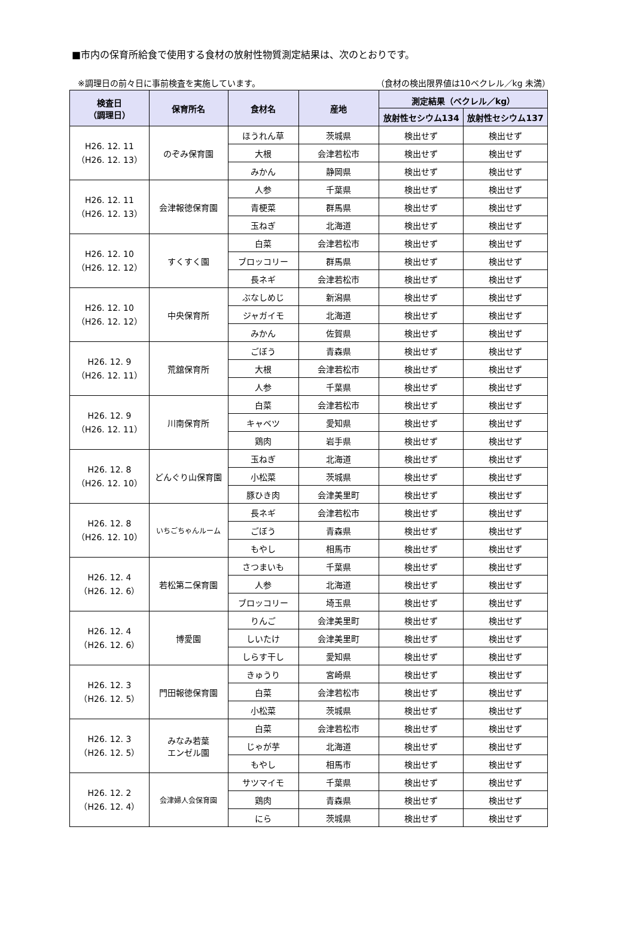■市内の保育所給食で使用する食材の放射性物質測定結果は、次のとおりです。
※調理日の前々日に事前検査を実施しています。 （食材の検出限界値は10ベクレル／kg 未満）
| 検査日 （調理日） | 保育所名 | 食材名 | 産地 | 測定結果（ベクレル／kg） | |
| --- | --- | --- | --- | --- | --- |
| | | | | 放射性セシウム134 | 放射性セシウム137 |
| H26. 12. 11 （H26. 12. 13） | のぞみ保育園 | ほうれん草 | 茨城県 | 検出せず | 検出せず |
| | | 大根 | 会津若松市 | 検出せず | 検出せず |
| | | みかん | 静岡県 | 検出せず | 検出せず |
| H26. 12. 11 （H26. 12. 13） | 会津報徳保育園 | 人参 | 千葉県 | 検出せず | 検出せず |
| | | 青梗菜 | 群馬県 | 検出せず | 検出せず |
| | | 玉ねぎ | 北海道 | 検出せず | 検出せず |
| H26. 12. 10 （H26. 12. 12） | すくすく園 | 白菜 | 会津若松市 | 検出せず | 検出せず |
| | | ブロッコリー | 群馬県 | 検出せず | 検出せず |
| | | 長ネギ | 会津若松市 | 検出せず | 検出せず |
| H26. 12. 10 （H26. 12. 12） | 中央保育所 | ぶなしめじ | 新潟県 | 検出せず | 検出せず |
| | | ジャガイモ | 北海道 | 検出せず | 検出せず |
| | | みかん | 佐賀県 | 検出せず | 検出せず |
| H26. 12. 9 （H26. 12. 11） | 荒舘保育所 | ごぼう | 青森県 | 検出せず | 検出せず |
| | | 大根 | 会津若松市 | 検出せず | 検出せず |
| | | 人参 | 千葉県 | 検出せず | 検出せず |
| H26. 12. 9 （H26. 12. 11） | 川南保育所 | 白菜 | 会津若松市 | 検出せず | 検出せず |
| | | キャベツ | 愛知県 | 検出せず | 検出せず |
| | | 鶏肉 | 岩手県 | 検出せず | 検出せず |
| H26. 12. 8 （H26. 12. 10） | どんぐり山保育園 | 玉ねぎ | 北海道 | 検出せず | 検出せず |
| | | 小松菜 | 茨城県 | 検出せず | 検出せず |
| | | 豚ひき肉 | 会津美里町 | 検出せず | 検出せず |
| H26. 12. 8 （H26. 12. 10） | いちごちゃんルーム | 長ネギ | 会津若松市 | 検出せず | 検出せず |
| | | ごぼう | 青森県 | 検出せず | 検出せず |
| | | もやし | 相馬市 | 検出せず | 検出せず |
| H26. 12. 4 （H26. 12. 6） | 若松第二保育園 | さつまいも | 千葉県 | 検出せず | 検出せず |
| | | 人参 | 北海道 | 検出せず | 検出せず |
| | | ブロッコリー | 埼玉県 | 検出せず | 検出せず |
| H26. 12. 4 （H26. 12. 6） | 博愛園 | りんご | 会津美里町 | 検出せず | 検出せず |
| | | しいたけ | 会津美里町 | 検出せず | 検出せず |
| | | しらす干し | 愛知県 | 検出せず | 検出せず |
| H26. 12. 3 （H26. 12. 5） | 門田報徳保育園 | きゅうり | 宮崎県 | 検出せず | 検出せず |
| | | 白菜 | 会津若松市 | 検出せず | 検出せず |
| | | 小松菜 | 茨城県 | 検出せず | 検出せず |
| H26. 12. 3 （H26. 12. 5） | みなみ若葉 エンゼル園 | 白菜 | 会津若松市 | 検出せず | 検出せず |
| | | じゃが芋 | 北海道 | 検出せず | 検出せず |
| | | もやし | 相馬市 | 検出せず | 検出せず |
| H26. 12. 2 （H26. 12. 4） | 会津婦人会保育園 | サツマイモ | 千葉県 | 検出せず | 検出せず |
| | | 鶏肉 | 青森県 | 検出せず | 検出せず |
| | | にら | 茨城県 | 検出せず | 検出せず |